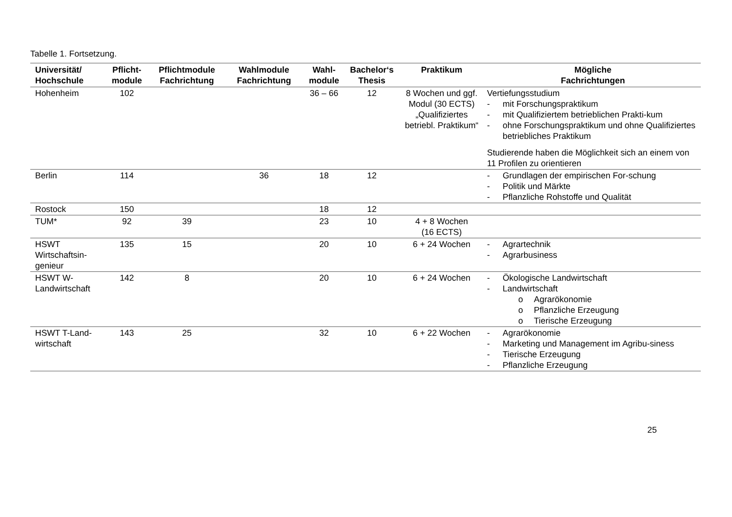Tabelle 1. Fortsetzung.
| Universität/ Hochschule | Pflicht- module | Pflichtmodule Fachrichtung | Wahlmodule Fachrichtung | Wahl- module | Bachelor‘s Thesis | Praktikum | Mögliche Fachrichtungen |
| --- | --- | --- | --- | --- | --- | --- | --- |
| Hohenheim | 102 | | | 36 – 66 | 12 | 8 Wochen und ggf. Modul (30 ECTS) „Qualifiziertes betriebl. Praktikum“ | Vertiefungsstudium - mit Forschungspraktikum - mit Qualifiziertem betrieblichen Prakti-kum - ohne Forschungspraktikum und ohne Qualifiziertes betriebliches Praktikum Studierende haben die Möglichkeit sich an einem von 11 Profilen zu orientieren |
| Berlin | 114 | | 36 | 18 | 12 | | - Grundlagen der empirischen For-schung - Politik und Märkte - Pflanzliche Rohstoffe und Qualität |
| Rostock | 150 | | | 18 | 12 | | |
| TUM* | 92 | 39 | | 23 | 10 | 4 + 8 Wochen (16 ECTS) | |
| HSWT Wirtschaftsin-genieur | 135 | 15 | | 20 | 10 | 6 + 24 Wochen | - Agrartechnik - Agrarbusiness |
| HSWT W-Landwirtschaft | 142 | 8 | | 20 | 10 | 6 + 24 Wochen | - Ökologische Landwirtschaft - Landwirtschaft o Agrarökonomie o Pflanzliche Erzeugung o Tierische Erzeugung |
| HSWT T-Land-wirtschaft | 143 | 25 | | 32 | 10 | 6 + 22 Wochen | - Agrarökonomie - Marketing und Management im Agribu-siness - Tierische Erzeugung - Pflanzliche Erzeugung |
25